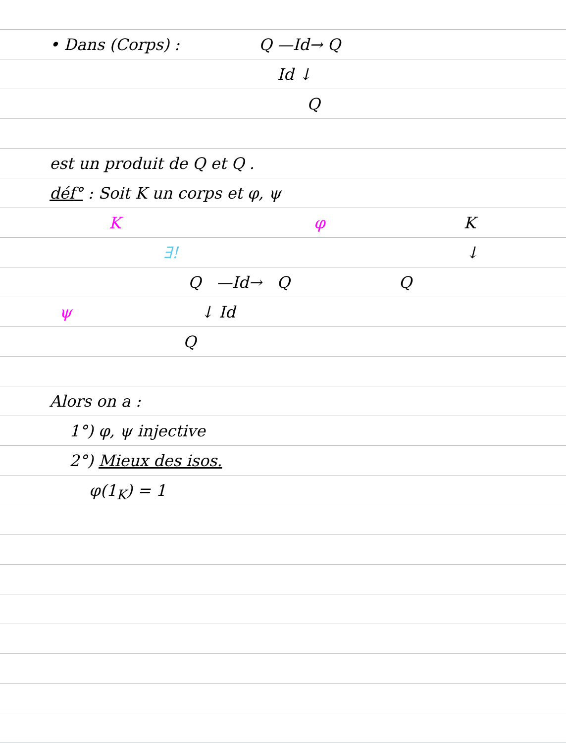• Dans (Corps) : Q —Id→ Q
Id ↓
Q
est un produit de Q et Q .
déf° : Soit K un corps et φ, ψ
K φ K
∃! ↓
Q —Id→ Q Q
ψ ↓ Id
Q
Alors on a :
1°) φ, ψ injective
2°) Mieux des isos.
φ(1<sub>K</sub>) = 1